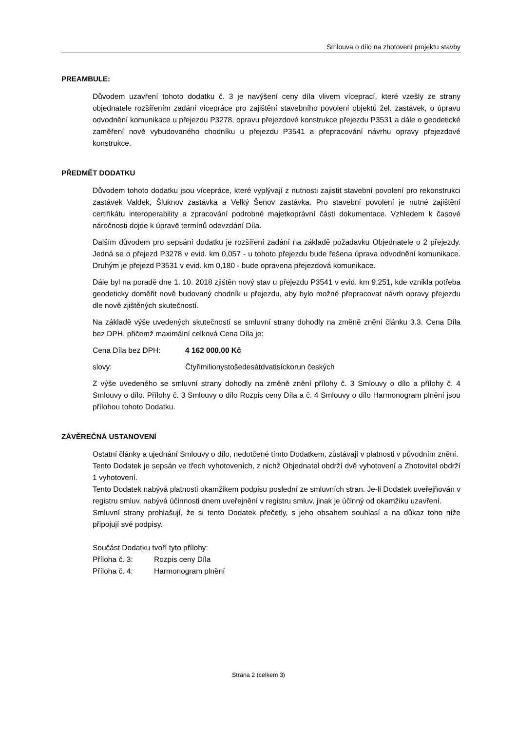Smlouva o dílo na zhotovení projektu stavby
PREAMBULE:
Důvodem uzavření tohoto dodatku č. 3 je navýšení ceny díla vlivem víceprací, které vzešly ze strany objednatele rozšířením zadání vícepráce pro zajištění stavebního povolení objektů žel. zastávek, o úpravu odvodnění komunikace u přejezdu P3278, opravu přejezdové konstrukce přejezdu P3531 a dále o geodetické zaměření nově vybudovaného chodníku u přejezdu P3541 a přepracování návrhu opravy přejezdové konstrukce.
PŘEDMĚT DODATKU
Důvodem tohoto dodatku jsou vícepráce, které vyplývají z nutnosti zajistit stavební povolení pro rekonstrukci zastávek Valdek, Šluknov zastávka a Velký Šenov zastávka. Pro stavební povolení je nutné zajištění certifikátu interoperability a zpracování podrobné majetkoprávní části dokumentace. Vzhledem k časové náročnosti dojde k úpravě termínů odevzdání Díla.
Dalším důvodem pro sepsání dodatku je rozšíření zadání na základě požadavku Objednatele o 2 přejezdy. Jedná se o přejezd P3278 v evid. km 0,057 - u tohoto přejezdu bude řešena úprava odvodnění komunikace. Druhým je přejezd P3531 v evid. km 0,180 - bude opravena přejezdová komunikace.
Dále byl na poradě dne 1. 10. 2018 zjištěn nový stav u přejezdu P3541 v evid. km 9,251, kde vznikla potřeba geodeticky doměřit nově budovaný chodník u přejezdu, aby bylo možné přepracovat návrh opravy přejezdu dle nově zjištěných skutečností.
Na základě výše uvedených skutečností se smluvní strany dohodly na změně znění článku 3.3. Cena Díla bez DPH, přičemž maximální celková Cena Díla je:
Cena Díla bez DPH: 4 162 000,00 Kč
slovy: Čtyřimilionystošedesátdvatisíckorun českých
Z výše uvedeného se smluvní strany dohodly na změně znění přílohy č. 3 Smlouvy o dílo a přílohy č. 4 Smlouvy o dílo. Přílohy č. 3 Smlouvy o dílo Rozpis ceny Díla a č. 4 Smlouvy o dílo Harmonogram plnění jsou přílohou tohoto Dodatku.
ZÁVĚREČNÁ USTANOVENÍ
Ostatní články a ujednání Smlouvy o dílo, nedotčené tímto Dodatkem, zůstávají v platnosti v původním znění.
Tento Dodatek je sepsán ve třech vyhotoveních, z nichž Objednatel obdrží dvě vyhotovení a Zhotovitel obdrží 1 vyhotovení.
Tento Dodatek nabývá platnosti okamžikem podpisu poslední ze smluvních stran. Je-li Dodatek uveřejňován v registru smluv, nabývá účinnosti dnem uveřejnění v registru smluv, jinak je účinný od okamžiku uzavření.
Smluvní strany prohlašují, že si tento Dodatek přečetly, s jeho obsahem souhlasí a na důkaz toho níže připojují své podpisy.
Součást Dodatku tvoří tyto přílohy:
Příloha č. 3: Rozpis ceny Díla
Příloha č. 4: Harmonogram plnění
Strana 2 (celkem 3)